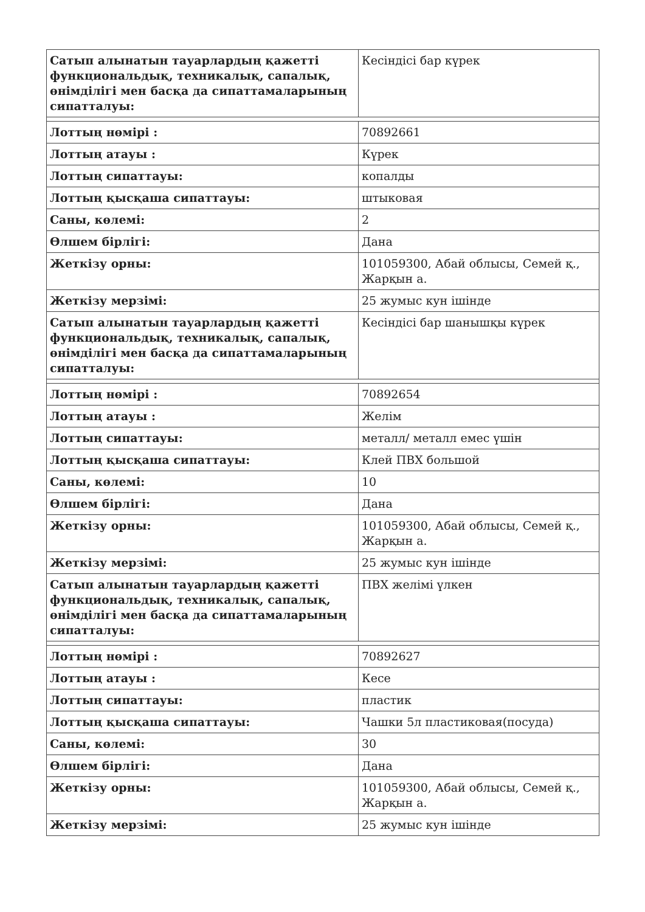| Сатып алынатын тауарлардың қажетті функциональдық, техникалық, сапалық, өнімділігі мен басқа да сипаттамаларының сипатталуы: | Кесіндісі бар күрек |
| Лоттың нөмірі : | 70892661 |
| Лоттың атауы : | Күрек |
| Лоттың сипаттауы: | копалды |
| Лоттың қысқаша сипаттауы: | штыковая |
| Саны, көлемі: | 2 |
| Өлшем бірлігі: | Дана |
| Жеткізу орны: | 101059300, Абай облысы, Семей қ., Жарқын а. |
| Жеткізу мерзімі: | 25 жумыс кун ішінде |
| Сатып алынатын тауарлардың қажетті функциональдық, техникалық, сапалық, өнімділігі мен басқа да сипаттамаларының сипатталуы: | Кесіндісі бар шанышқы күрек |
| Лоттың нөмірі : | 70892654 |
| Лоттың атауы : | Желім |
| Лоттың сипаттауы: | металл/ металл емес үшін |
| Лоттың қысқаша сипаттауы: | Клей ПВХ большой |
| Саны, көлемі: | 10 |
| Өлшем бірлігі: | Дана |
| Жеткізу орны: | 101059300, Абай облысы, Семей қ., Жарқын а. |
| Жеткізу мерзімі: | 25 жумыс кун ішінде |
| Сатып алынатын тауарлардың қажетті функциональдық, техникалық, сапалық, өнімділігі мен басқа да сипаттамаларының сипатталуы: | ПВХ желімі үлкен |
| Лоттың нөмірі : | 70892627 |
| Лоттың атауы : | Кесе |
| Лоттың сипаттауы: | пластик |
| Лоттың қысқаша сипаттауы: | Чашки 5л пластиковая(посуда) |
| Саны, көлемі: | 30 |
| Өлшем бірлігі: | Дана |
| Жеткізу орны: | 101059300, Абай облысы, Семей қ., Жарқын а. |
| Жеткізу мерзімі: | 25 жумыс кун ішінде |